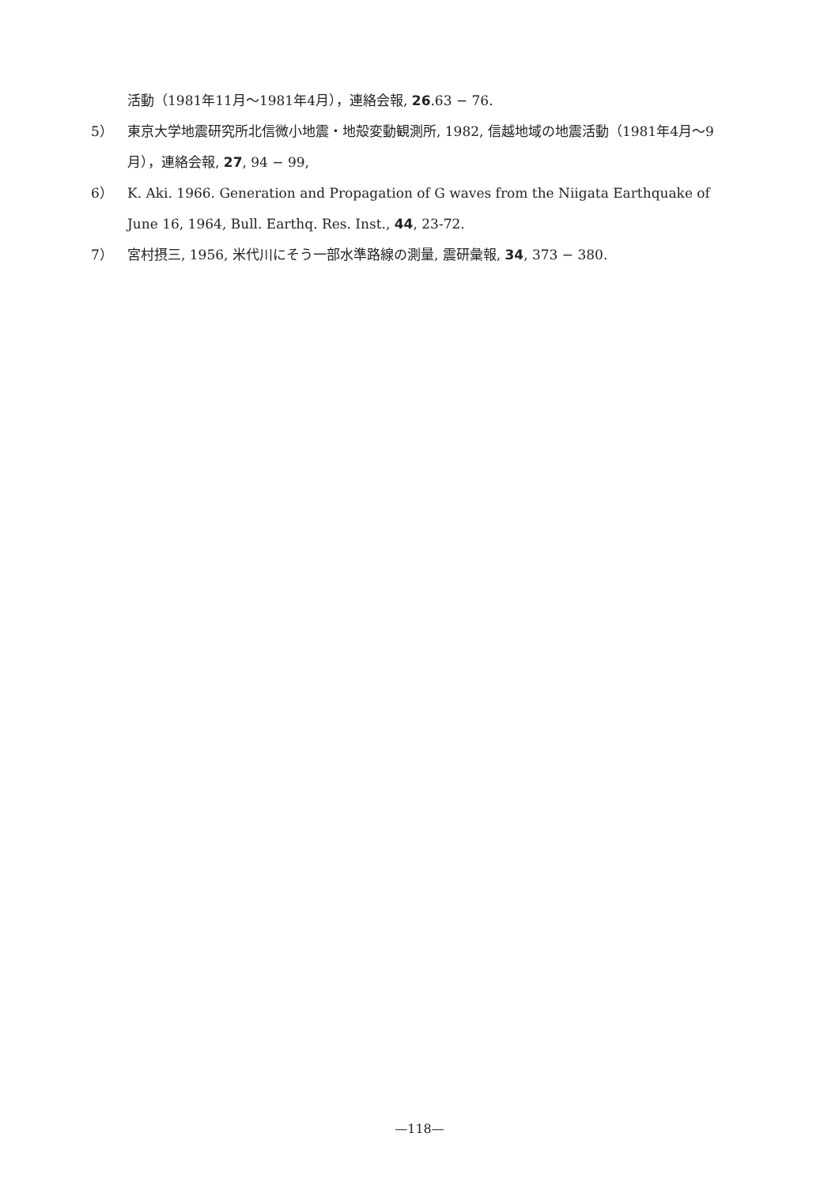活動（1981年11月〜1981年4月），連絡会報, 26.63 − 76.
5） 東京大学地震研究所北信微小地震・地殻変動観測所, 1982, 信越地域の地震活動（1981年4月〜9月），連絡会報, 27, 94 − 99,
6） K. Aki. 1966. Generation and Propagation of G waves from the Niigata Earthquake of June 16, 1964, Bull. Earthq. Res. Inst., 44, 23-72.
7） 宮村摂三, 1956, 米代川にそう一部水準路線の測量, 震研彙報, 34, 373 − 380.
—118—